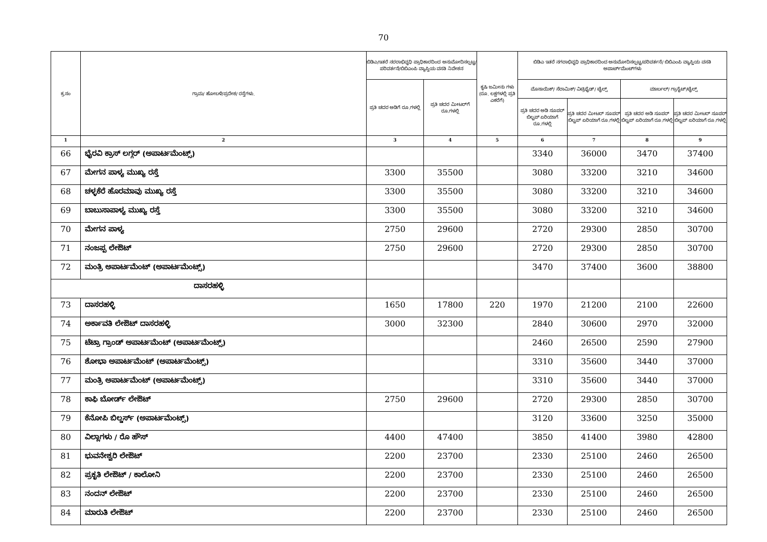70
| ಕ್ರ.ಸಂ | ಗ್ರಾಮ/ ಹೋಬಳಿ/ಪ್ರದೇಶ/ ರಸ್ತೆಗಳು. | ಬಿಡಿಎ/ಇತರೆ ನರರಾಭಿವೃಧಿ ಪ್ರಾಧಿಕಾರದಿಂದ ಅನುಮೋದಿಸಲ್ಪಟ್ಟ/ಪರಿವರ್ತನೆ/ಬಿಬಿಎಂಪಿ ವ್ಯಾಪ್ತಿಯ ವಸತಿ ನಿವೇಶನ | | ಕೃಷಿ ಜಮೀನು ಗಳು (ರೂ. ಲಕ್ಷಗಳಲ್ಲಿ ಪ್ರತಿ ಎಕರೆಗೆ) | ಬಿಡಿಎ ಇತರೆ ನಗರಾಭಿವೃಧಿ ಪ್ರಾಧಿಕಾರದಿಂದ ಅನುಮೋದಿಸಲ್ಪಟ್ಟ/ಪರಿವರ್ತನೆ/ ಬಿಬಿಎಂಪಿ ವ್ಯಾಪ್ತಿಯ ವಸತಿ ಅಪಾರ್ಟ್‌ಮೆಂಟ್‌ಗಳು | | | |
| --- | --- | --- | --- | --- | --- | --- | --- | --- |
| | | ಪ್ರತಿ ಚದರ ಅಡಿಗೆ ರೂ.ಗಳಲ್ಲಿ | ಪ್ರತಿ ಚದರ ಮೀಟರ್‌ಗೆ ರೂ.ಗಳಲ್ಲಿ | | ಮೊಸಾಯಿಕ್/ ಸೆರಾಮಿಕ್/ ವಿಟ್ರಿಫೈಡ್/ ಟೈಲ್ಸ್ | | ಮಾರ್ಬಲ್/ ಗ್ರಾನೈಟ್/ಟೈಲ್ಸ್ | |
| | | | | | ಪ್ರತಿ ಚದರ ಅಡಿ ಸೂಪರ್ ಬಿಲ್ಟಪ್ ಏರಿಯಾಗೆ ರೂ.ಗಳಲ್ಲಿ | ಪ್ರತಿ ಚದರ ಮೀಟರ್ ಸೂಪರ್ ಬಿಲ್ಟಪ್ ಏರಿಯಾಗೆ ರೂ.ಗಳಲ್ಲಿ | ಪ್ರತಿ ಚದರ ಅಡಿ ಸೂಪರ್ ಬಿಲ್ಟಪ್ ಏರಿಯಾಗೆ ರೂ.ಗಳಲ್ಲಿ | ಪ್ರತಿ ಚದರ ಮೀಟರ್ ಸೂಪರ್ ಬಿಲ್ಟಪ್ ಏರಿಯಾಗೆ ರೂ.ಗಳಲ್ಲಿ |
| 1 | 2 | 3 | 4 | 5 | 6 | 7 | 8 | 9 |
| 66 | ಭೈರವಿ ಕ್ರಾಸ್ ಲಗ್ಗರ್ (ಅಪಾರ್ಟಮೆಂಟ್ಸ್) | | | | 3340 | 36000 | 3470 | 37400 |
| 67 | ಮೇಗನ ಪಾಳ್ಯ ಮುಖ್ಯ ರಸ್ತೆ | 3300 | 35500 | | 3080 | 33200 | 3210 | 34600 |
| 68 | ಚಳ್ಳಕೆರೆ ಹೊರಮಾವು ಮುಖ್ಯ ರಸ್ತೆ | 3300 | 35500 | | 3080 | 33200 | 3210 | 34600 |
| 69 | ಬಾಬುಸಾಪಾಳ್ಯ ಮುಖ್ಯ ರಸ್ತೆ | 3300 | 35500 | | 3080 | 33200 | 3210 | 34600 |
| 70 | ಮೇಗನ ಪಾಳ್ಯ | 2750 | 29600 | | 2720 | 29300 | 2850 | 30700 |
| 71 | ನಂಜಪ್ಪ ಲೇಔಟ್ | 2750 | 29600 | | 2720 | 29300 | 2850 | 30700 |
| 72 | ಮಂತ್ರಿ ಅಪಾರ್ಟಮೆಂಟ್ (ಅಪಾರ್ಟಮೆಂಟ್ಸ್) | | | | 3470 | 37400 | 3600 | 38800 |
| ದಾಸರಹಳ್ಳಿ | | | | | | | | |
| 73 | ದಾಸರಹಳ್ಳಿ | 1650 | 17800 | 220 | 1970 | 21200 | 2100 | 22600 |
| 74 | ಅರ್ಕಾವತಿ ಲೇಔಟ್ ದಾಸರಹಳ್ಳಿ | 3000 | 32300 | | 2840 | 30600 | 2970 | 32000 |
| 75 | ಟೆಟ್ರಾ ಗ್ರಾಂಡ್ ಅಪಾರ್ಟಮೆಂಟ್ (ಅಪಾರ್ಟಮೆಂಟ್ಸ್) | | | | 2460 | 26500 | 2590 | 27900 |
| 76 | ಶೋಭಾ ಅಪಾರ್ಟಮೆಂಟ್ (ಅಪಾರ್ಟಮೆಂಟ್ಸ್) | | | | 3310 | 35600 | 3440 | 37000 |
| 77 | ಮಂತ್ರಿ ಅಪಾರ್ಟಮೆಂಟ್ (ಅಪಾರ್ಟಮೆಂಟ್ಸ್) | | | | 3310 | 35600 | 3440 | 37000 |
| 78 | ಕಾಫಿ ಬೋರ್ಡ್ ಲೇಔಟ್ | 2750 | 29600 | | 2720 | 29300 | 2850 | 30700 |
| 79 | ಕೆನೋಪಿ ಬಿಲ್ಡರ್ಸ್ (ಅಪಾರ್ಟಮೆಂಟ್ಸ್) | | | | 3120 | 33600 | 3250 | 35000 |
| 80 | ವಿಲ್ಲಾಗಳು / ರೊ ಹೌಸ್ | 4400 | 47400 | | 3850 | 41400 | 3980 | 42800 |
| 81 | ಭುವನೇಶ್ವರಿ ಲೇಔಟ್ | 2200 | 23700 | | 2330 | 25100 | 2460 | 26500 |
| 82 | ಪ್ರಕೃತಿ ಲೇಔಟ್ / ಕಾಲೋನಿ | 2200 | 23700 | | 2330 | 25100 | 2460 | 26500 |
| 83 | ನಂದನ್ ಲೇಔಟ್ | 2200 | 23700 | | 2330 | 25100 | 2460 | 26500 |
| 84 | ಮಾರುತಿ ಲೇಔಟ್ | 2200 | 23700 | | 2330 | 25100 | 2460 | 26500 |